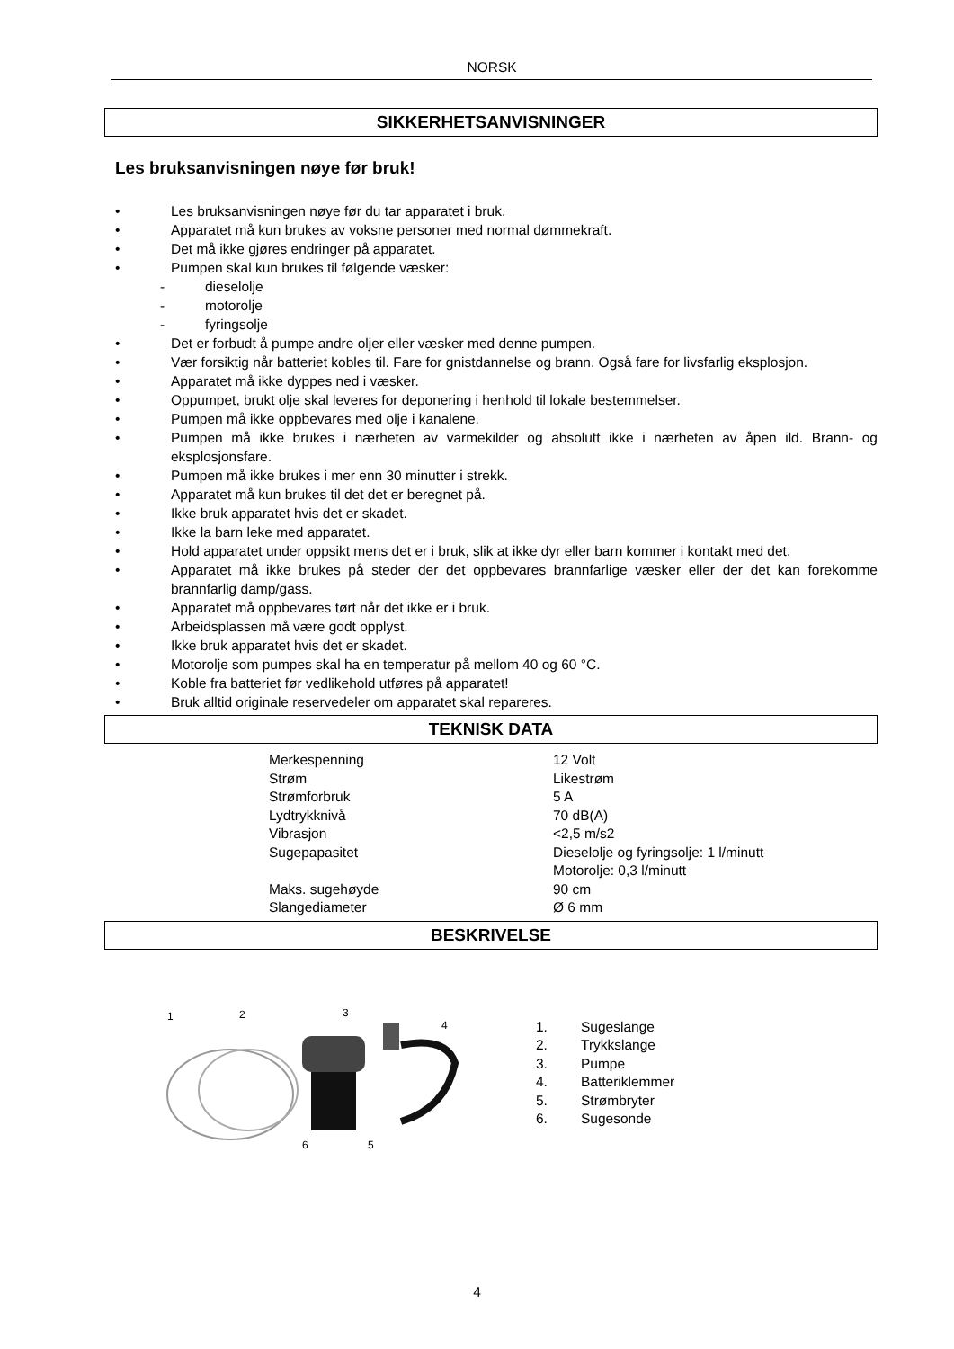NORSK
SIKKERHETSANVISNINGER
Les bruksanvisningen nøye før bruk!
• Les bruksanvisningen nøye før du tar apparatet i bruk.
• Apparatet må kun brukes av voksne personer med normal dømmekraft.
• Det må ikke gjøres endringer på apparatet.
• Pumpen skal kun brukes til følgende væsker:
- dieselolje
- motorolje
- fyringsolje
• Det er forbudt å pumpe andre oljer eller væsker med denne pumpen.
• Vær forsiktig når batteriet kobles til. Fare for gnistdannelse og brann. Også fare for livsfarlig eksplosjon.
• Apparatet må ikke dyppes ned i væsker.
• Oppumpet, brukt olje skal leveres for deponering i henhold til lokale bestemmelser.
• Pumpen må ikke oppbevares med olje i kanalene.
• Pumpen må ikke brukes i nærheten av varmekilder og absolutt ikke i nærheten av åpen ild. Brann- og eksplosjonsfare.
• Pumpen må ikke brukes i mer enn 30 minutter i strekk.
• Apparatet må kun brukes til det det er beregnet på.
• Ikke bruk apparatet hvis det er skadet.
• Ikke la barn leke med apparatet.
• Hold apparatet under oppsikt mens det er i bruk, slik at ikke dyr eller barn kommer i kontakt med det.
• Apparatet må ikke brukes på steder der det oppbevares brannfarlige væsker eller der det kan forekomme brannfarlig damp/gass.
• Apparatet må oppbevares tørt når det ikke er i bruk.
• Arbeidsplassen må være godt opplyst.
• Ikke bruk apparatet hvis det er skadet.
• Motorolje som pumpes skal ha en temperatur på mellom 40 og 60 °C.
• Koble fra batteriet før vedlikehold utføres på apparatet!
• Bruk alltid originale reservedeler om apparatet skal repareres.
TEKNISK DATA
| Merkespenning | 12 Volt |
| Strøm | Likestrøm |
| Strømforbruk | 5 A |
| Lydtrykknivå | 70 dB(A) |
| Vibrasjon | <2,5 m/s2 |
| Sugepapasitet | Dieselolje og fyringsolje: 1 l/minutt Motorolje: 0,3 l/minutt |
| Maks. sugehøyde | 90 cm |
| Slangediameter | Ø 6 mm |
BESKRIVELSE
1
2
3
4
6
5
1. Sugeslange
2. Trykkslange
3. Pumpe
4. Batteriklemmer
5. Strømbryter
6. Sugesonde
4